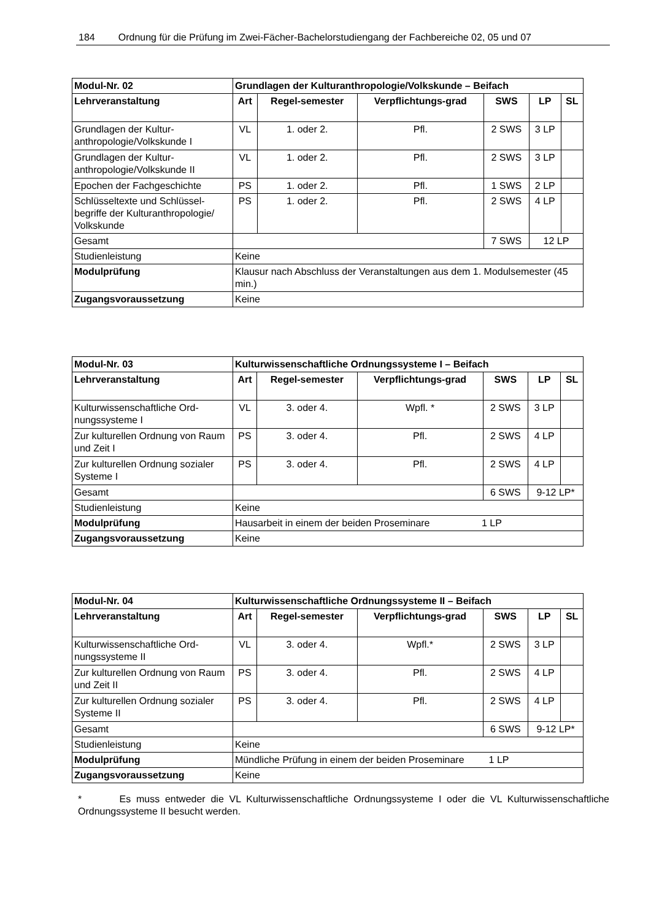184 Ordnung für die Prüfung im Zwei-Fächer-Bachelorstudiengang der Fachbereiche 02, 05 und 07
| Modul-Nr. 02 | Grundlagen der Kulturanthropologie/Volkskunde – Beifach | | | | | |
| Lehrveranstaltung | Art | Regel-semester | Verpflichtungs-grad | SWS | LP | SL |
| Grundlagen der Kultur-anthropologie/Volkskunde I | VL | 1. oder 2. | Pfl. | 2 SWS | 3 LP | |
| Grundlagen der Kultur-anthropologie/Volkskunde II | VL | 1. oder 2. | Pfl. | 2 SWS | 3 LP | |
| Epochen der Fachgeschichte | PS | 1. oder 2. | Pfl. | 1 SWS | 2 LP | |
| Schlüsseltexte und Schlüssel-begriffe der Kulturanthropologie/ Volkskunde | PS | 1. oder 2. | Pfl. | 2 SWS | 4 LP | |
| Gesamt | | | | 7 SWS | 12 LP | |
| Studienleistung | Keine | | | | | |
| Modulprüfung | Klausur nach Abschluss der Veranstaltungen aus dem 1. Modulsemester (45 min.) | | | | | |
| Zugangsvoraussetzung | Keine | | | | | |
| Modul-Nr. 03 | Kulturwissenschaftliche Ordnungssysteme I – Beifach | | | | | |
| Lehrveranstaltung | Art | Regel-semester | Verpflichtungs-grad | SWS | LP | SL |
| Kulturwissenschaftliche Ord-nungssysteme I | VL | 3. oder 4. | Wpfl. * | 2 SWS | 3 LP | |
| Zur kulturellen Ordnung von Raum und Zeit I | PS | 3. oder 4. | Pfl. | 2 SWS | 4 LP | |
| Zur kulturellen Ordnung sozialer Systeme I | PS | 3. oder 4. | Pfl. | 2 SWS | 4 LP | |
| Gesamt | | | | 6 SWS | 9-12 LP* | |
| Studienleistung | Keine | | | | | |
| Modulprüfung | Hausarbeit in einem der beiden Proseminare 1 LP | | | | | |
| Zugangsvoraussetzung | Keine | | | | | |
| Modul-Nr. 04 | Kulturwissenschaftliche Ordnungssysteme II – Beifach | | | | | |
| Lehrveranstaltung | Art | Regel-semester | Verpflichtungs-grad | SWS | LP | SL |
| Kulturwissenschaftliche Ord-nungssysteme II | VL | 3. oder 4. | Wpfl.* | 2 SWS | 3 LP | |
| Zur kulturellen Ordnung von Raum und Zeit II | PS | 3. oder 4. | Pfl. | 2 SWS | 4 LP | |
| Zur kulturellen Ordnung sozialer Systeme II | PS | 3. oder 4. | Pfl. | 2 SWS | 4 LP | |
| Gesamt | | | | 6 SWS | 9-12 LP* | |
| Studienleistung | Keine | | | | | |
| Modulprüfung | Mündliche Prüfung in einem der beiden Proseminare 1 LP | | | | | |
| Zugangsvoraussetzung | Keine | | | | | |
* Es muss entweder die VL Kulturwissenschaftliche Ordnungssysteme I oder die VL Kulturwissenschaftliche Ordnungssysteme II besucht werden.